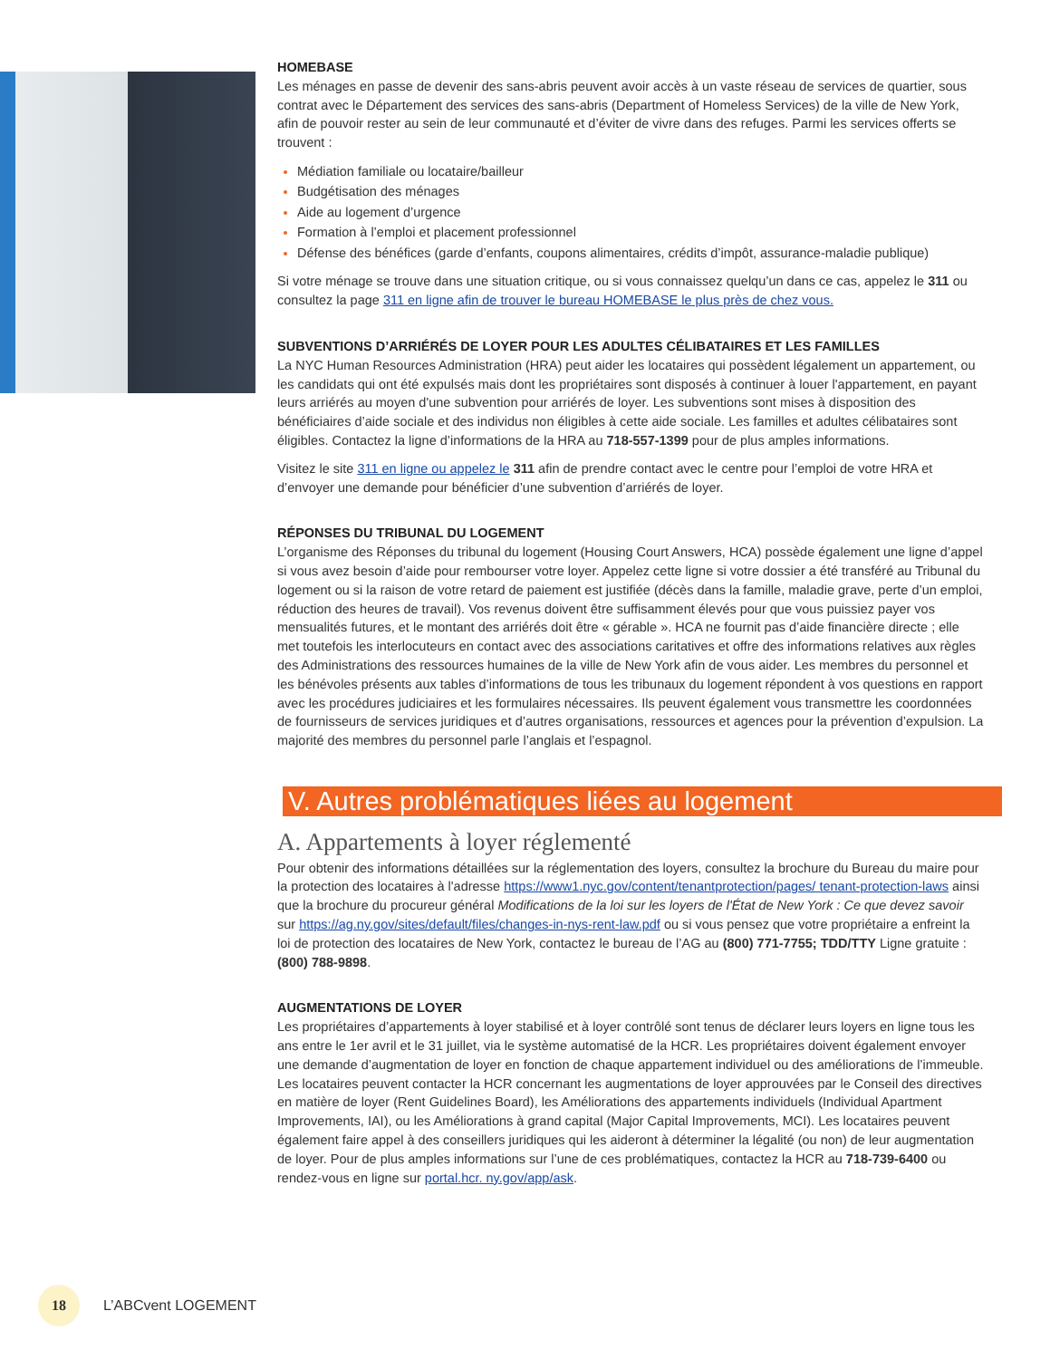HOMEBASE
Les ménages en passe de devenir des sans-abris peuvent avoir accès à un vaste réseau de services de quartier, sous contrat avec le Département des services des sans-abris (Department of Homeless Services) de la ville de New York, afin de pouvoir rester au sein de leur communauté et d’éviter de vivre dans des refuges. Parmi les services offerts se trouvent :
Médiation familiale ou locataire/bailleur
Budgétisation des ménages
Aide au logement d’urgence
Formation à l’emploi et placement professionnel
Défense des bénéfices (garde d’enfants, coupons alimentaires, crédits d’impôt, assurance-maladie publique)
Si votre ménage se trouve dans une situation critique, ou si vous connaissez quelqu’un dans ce cas, appelez le 311 ou consultez la page 311 en ligne afin de trouver le bureau HOMEBASE le plus près de chez vous.
SUBVENTIONS D’ARRIÉRÉS DE LOYER POUR LES ADULTES CÉLIBATAIRES ET LES FAMILLES
La NYC Human Resources Administration (HRA) peut aider les locataires qui possèdent légalement un appartement, ou les candidats qui ont été expulsés mais dont les propriétaires sont disposés à continuer à louer l'appartement, en payant leurs arriérés au moyen d'une subvention pour arriérés de loyer. Les subventions sont mises à disposition des bénéficiaires d’aide sociale et des individus non éligibles à cette aide sociale. Les familles et adultes célibataires sont éligibles. Contactez la ligne d’informations de la HRA au 718-557-1399 pour de plus amples informations.
Visitez le site 311 en ligne ou appelez le 311 afin de prendre contact avec le centre pour l’emploi de votre HRA et d’envoyer une demande pour bénéficier d’une subvention d’arriérés de loyer.
RÉPONSES DU TRIBUNAL DU LOGEMENT
L’organisme des Réponses du tribunal du logement (Housing Court Answers, HCA) possède également une ligne d’appel si vous avez besoin d’aide pour rembourser votre loyer. Appelez cette ligne si votre dossier a été transféré au Tribunal du logement ou si la raison de votre retard de paiement est justifiée (décès dans la famille, maladie grave, perte d’un emploi, réduction des heures de travail). Vos revenus doivent être suffisamment élevés pour que vous puissiez payer vos mensualités futures, et le montant des arriérés doit être « gérable ». HCA ne fournit pas d’aide financière directe ; elle met toutefois les interlocuteurs en contact avec des associations caritatives et offre des informations relatives aux règles des Administrations des ressources humaines de la ville de New York afin de vous aider. Les membres du personnel et les bénévoles présents aux tables d’informations de tous les tribunaux du logement répondent à vos questions en rapport avec les procédures judiciaires et les formulaires nécessaires. Ils peuvent également vous transmettre les coordonnées de fournisseurs de services juridiques et d’autres organisations, ressources et agences pour la prévention d’expulsion. La majorité des membres du personnel parle l’anglais et l’espagnol.
V. Autres problématiques liées au logement
A. Appartements à loyer réglementé
Pour obtenir des informations détaillées sur la réglementation des loyers, consultez la brochure du Bureau du maire pour la protection des locataires à l'adresse https://www1.nyc.gov/content/tenantprotection/pages/ tenant-protection-laws ainsi que la brochure du procureur général Modifications de la loi sur les loyers de l'État de New York : Ce que devez savoir sur https://ag.ny.gov/sites/default/files/changes-in-nys-rent-law.pdf ou si vous pensez que votre propriétaire a enfreint la loi de protection des locataires de New York, contactez le bureau de l’AG au (800) 771-7755; TDD/TTY Ligne gratuite : (800) 788-9898.
AUGMENTATIONS DE LOYER
Les propriétaires d’appartements à loyer stabilisé et à loyer contrôlé sont tenus de déclarer leurs loyers en ligne tous les ans entre le 1er avril et le 31 juillet, via le système automatisé de la HCR. Les propriétaires doivent également envoyer une demande d’augmentation de loyer en fonction de chaque appartement individuel ou des améliorations de l’immeuble. Les locataires peuvent contacter la HCR concernant les augmentations de loyer approuvées par le Conseil des directives en matière de loyer (Rent Guidelines Board), les Améliorations des appartements individuels (Individual Apartment Improvements, IAI), ou les Améliorations à grand capital (Major Capital Improvements, MCI). Les locataires peuvent également faire appel à des conseillers juridiques qui les aideront à déterminer la légalité (ou non) de leur augmentation de loyer. Pour de plus amples informations sur l’une de ces problématiques, contactez la HCR au 718-739-6400 ou rendez-vous en ligne sur portal.hcr. ny.gov/app/ask.
18
L’ABCvent LOGEMENT